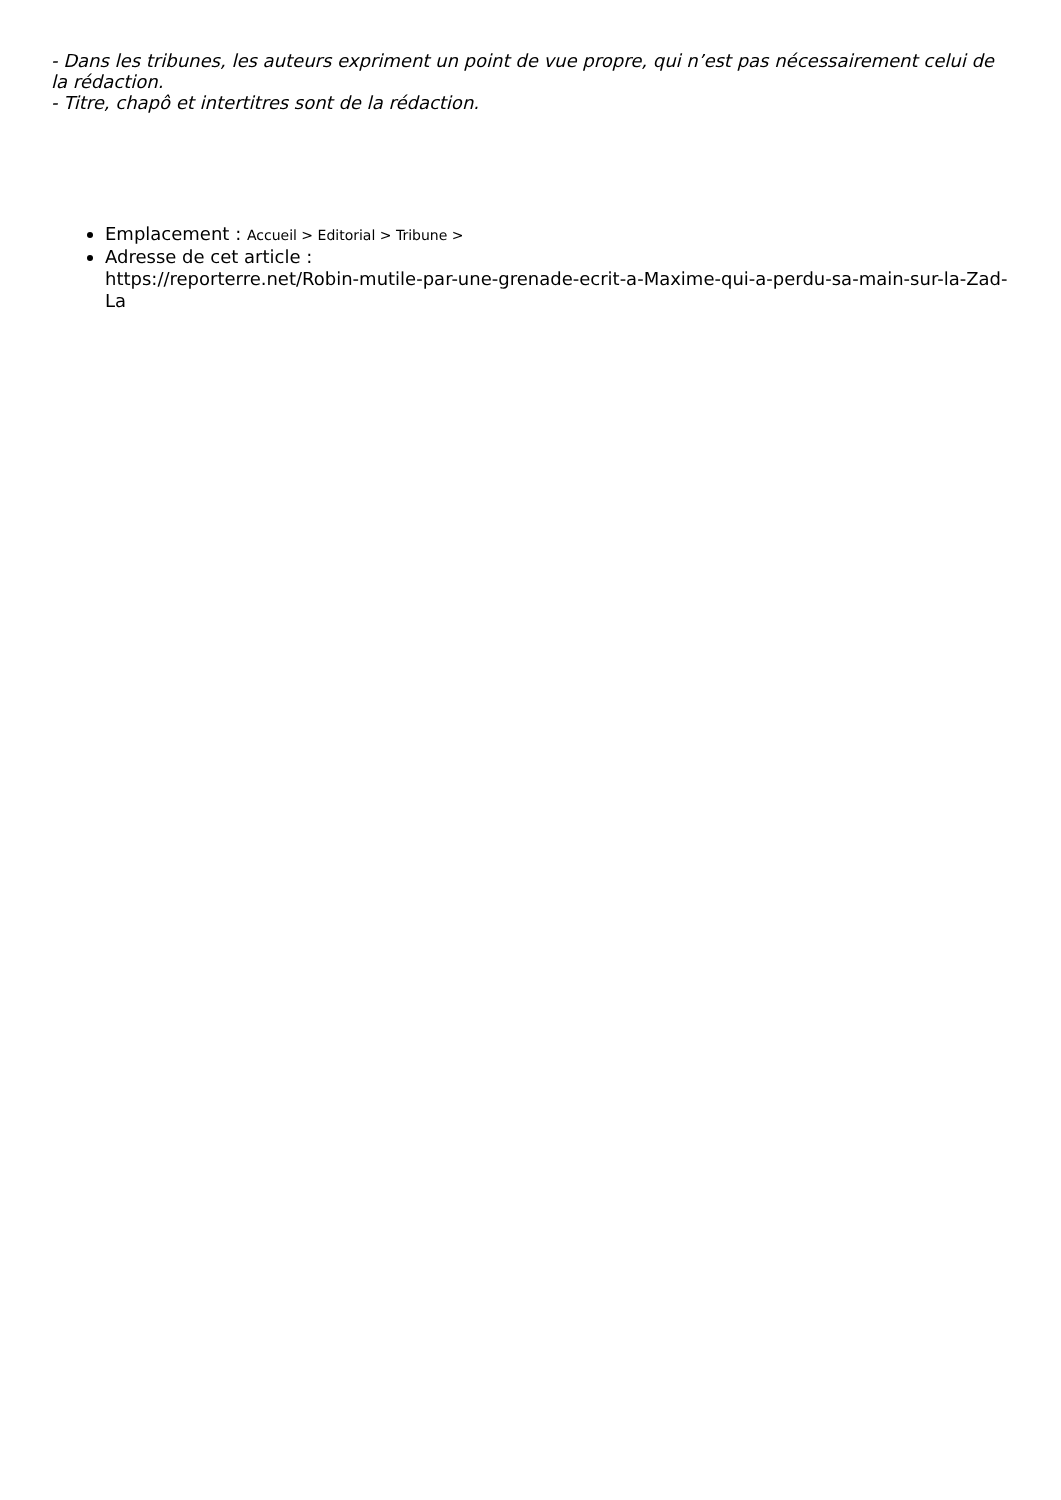- Dans les tribunes, les auteurs expriment un point de vue propre, qui n’est pas nécessairement celui de la rédaction.
- Titre, chapô et intertitres sont de la rédaction.
Emplacement : Accueil > Editorial > Tribune >
Adresse de cet article :
https://reporterre.net/Robin-mutile-par-une-grenade-ecrit-a-Maxime-qui-a-perdu-sa-main-sur-la-Zad-La